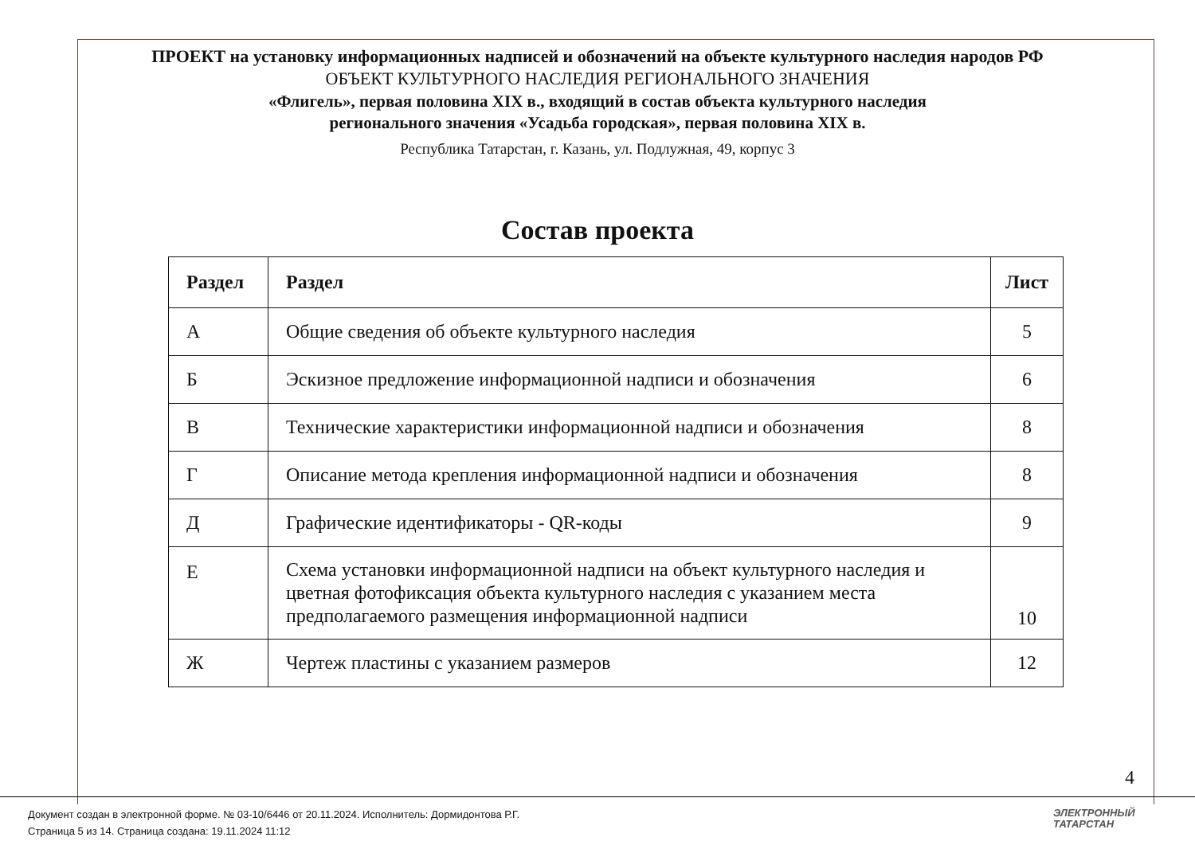ПРОЕКТ на установку информационных надписей и обозначений на объекте культурного наследия народов РФ
ОБЪЕКТ КУЛЬТУРНОГО НАСЛЕДИЯ РЕГИОНАЛЬНОГО ЗНАЧЕНИЯ
«Флигель», первая половина XIX в., входящий в состав объекта культурного наследия
регионального значения «Усадьба городская», первая половина XIX в.
Республика Татарстан, г. Казань, ул. Подлужная, 49, корпус 3
Состав проекта
| Раздел | Раздел | Лист |
| --- | --- | --- |
| А | Общие сведения об объекте культурного наследия | 5 |
| Б | Эскизное предложение информационной надписи и обозначения | 6 |
| В | Технические характеристики информационной надписи и обозначения | 8 |
| Г | Описание метода крепления информационной надписи и обозначения | 8 |
| Д | Графические идентификаторы - QR-коды | 9 |
| Е | Схема установки информационной надписи на объект культурного наследия и цветная фотофиксация объекта культурного наследия с указанием места предполагаемого размещения информационной надписи | 10 |
| Ж | Чертеж пластины с указанием размеров | 12 |
4
Документ создан в электронной форме. № 03-10/6446 от 20.11.2024. Исполнитель: Дормидонтова Р.Г.
Страница 5 из 14. Страница создана: 19.11.2024 11:12
ЭЛЕКТРОННЫЙ
ТАТАРСТАН